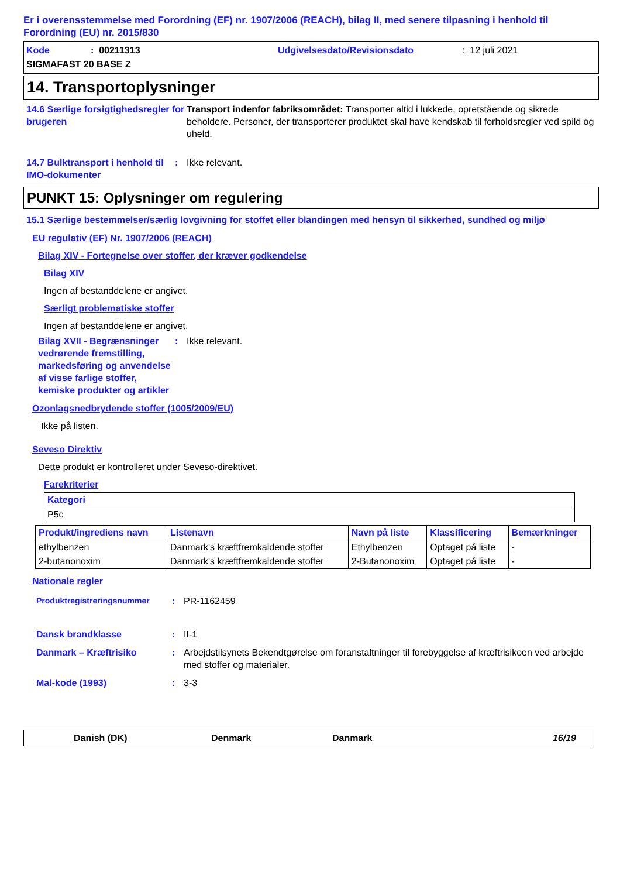Er i overensstemmelse med Forordning (EF) nr. 1907/2006 (REACH), bilag II, med senere tilpasning i henhold til Forordning (EU) nr. 2015/830
Kode: 00211313 Udgivelsesdato/Revisionsdato: 12 juli 2021
SIGMAFAST 20 BASE Z
14. Transportoplysninger
14.6 Særlige forsigtighedsregler for brugeren
Transport indenfor fabriksområdet: Transporter altid i lukkede, opretstående og sikrede beholdere. Personer, der transporterer produktet skal have kendskab til forholdsregler ved spild og uheld.
14.7 Bulktransport i henhold til IMO-dokumenter
: Ikke relevant.
PUNKT 15: Oplysninger om regulering
15.1 Særlige bestemmelser/særlig lovgivning for stoffet eller blandingen med hensyn til sikkerhed, sundhed og miljø
EU regulativ (EF) Nr. 1907/2006 (REACH)
Bilag XIV - Fortegnelse over stoffer, der kræver godkendelse
Bilag XIV
Ingen af bestanddelene er angivet.
Særligt problematiske stoffer
Ingen af bestanddelene er angivet.
Bilag XVII - Begrænsninger vedrørende fremstilling, markedsføring og anvendelse af visse farlige stoffer, kemiske produkter og artikler
: Ikke relevant.
Ozonlagsnedbrydende stoffer (1005/2009/EU)
Ikke på listen.
Seveso Direktiv
Dette produkt er kontrolleret under Seveso-direktivet.
Farekriterier
| Kategori |
| --- |
| P5c |
| Produkt/ingrediens navn | Listenavn | Navn på liste | Klassificering | Bemærkninger |
| --- | --- | --- | --- | --- |
| ethylbenzen | Danmark's kræftfremkaldende stoffer | Ethylbenzen | Optaget på liste | - |
| 2-butanonoxim | Danmark's kræftfremkaldende stoffer | 2-Butanonoxim | Optaget på liste | - |
Nationale regler
Produktregistreringsnummer : PR-1162459
Dansk brandklasse : II-1
Danmark – Kræftrisiko : Arbejdstilsynets Bekendtgørelse om foranstaltninger til forebyggelse af kræftrisikoen ved arbejde med stoffer og materialer.
Mal-kode (1993) : 3-3
Danish (DK) Denmark Danmark 16/19